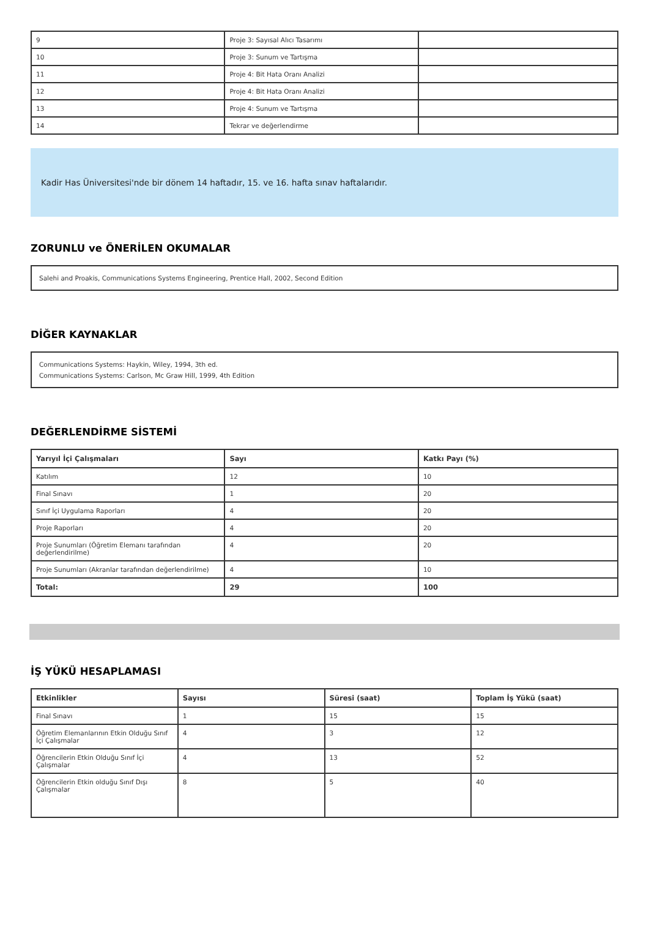| 9 | Proje 3: Sayısal Alıcı Tasarımı | |
| 10 | Proje 3: Sunum ve Tartışma | |
| 11 | Proje 4: Bit Hata Oranı Analizi | |
| 12 | Proje 4: Bit Hata Oranı Analizi | |
| 13 | Proje 4: Sunum ve Tartışma | |
| 14 | Tekrar ve değerlendirme | |
Kadir Has Üniversitesi'nde bir dönem 14 haftadır, 15. ve 16. hafta sınav haftalarıdır.
ZORUNLU ve ÖNERİLEN OKUMALAR
Salehi and Proakis, Communications Systems Engineering, Prentice Hall, 2002, Second Edition
DİĞER KAYNAKLAR
Communications Systems: Haykin, Wiley, 1994, 3th ed.
Communications Systems: Carlson, Mc Graw Hill, 1999, 4th Edition
DEĞERLENDİRME SİSTEMİ
| Yarıyıl İçi Çalışmaları | Sayı | Katkı Payı (%) |
| --- | --- | --- |
| Katılım | 12 | 10 |
| Final Sınavı | 1 | 20 |
| Sınıf İçi Uygulama Raporları | 4 | 20 |
| Proje Raporları | 4 | 20 |
| Proje Sunumları (Öğretim Elemanı tarafından değerlendirilme) | 4 | 20 |
| Proje Sunumları (Akranlar tarafından değerlendirilme) | 4 | 10 |
| Total: | 29 | 100 |
İŞ YÜKÜ HESAPLAMASI
| Etkinlikler | Sayısı | Süresi (saat) | Toplam İş Yükü (saat) |
| --- | --- | --- | --- |
| Final Sınavı | 1 | 15 | 15 |
| Öğretim Elemanlarının Etkin Olduğu Sınıf İçi Çalışmalar | 4 | 3 | 12 |
| Öğrencilerin Etkin Olduğu Sınıf İçi Çalışmalar | 4 | 13 | 52 |
| Öğrencilerin Etkin olduğu Sınıf Dışı Çalışmalar | 8 | 5 | 40 |